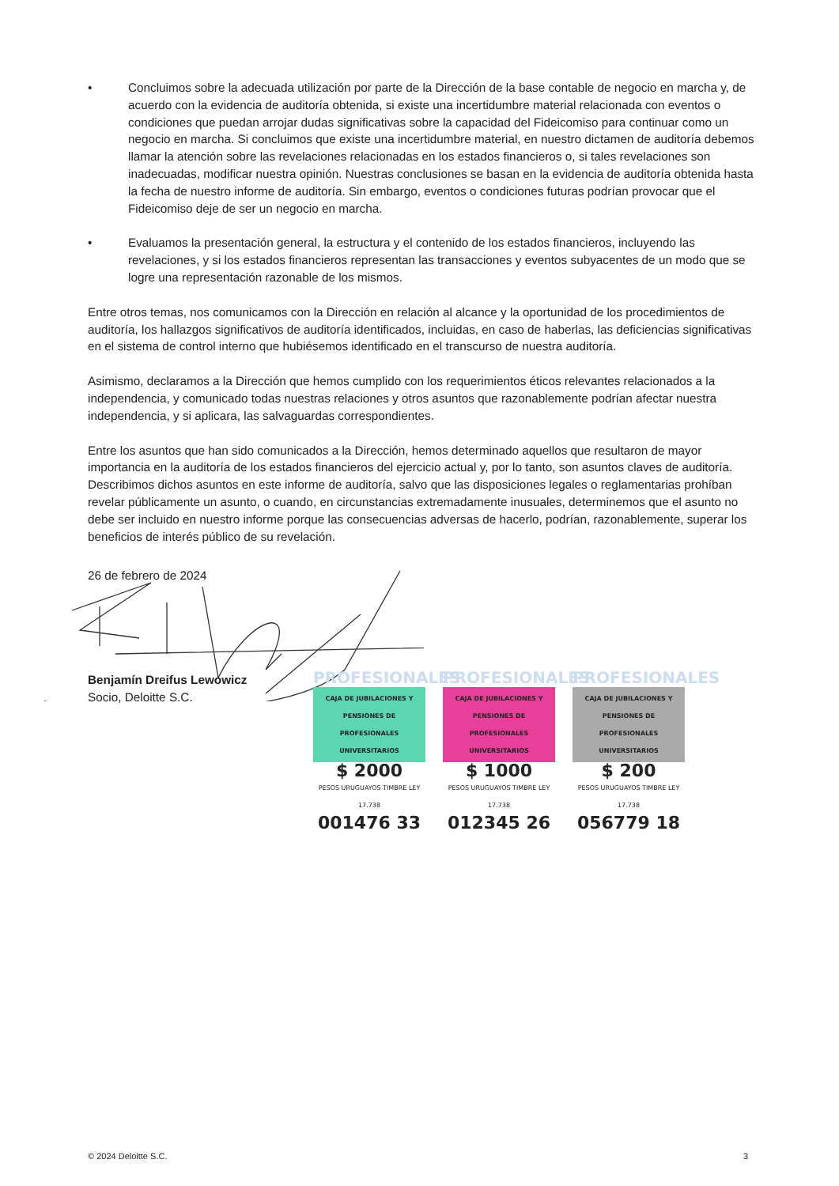• Concluimos sobre la adecuada utilización por parte de la Dirección de la base contable de negocio en marcha y, de acuerdo con la evidencia de auditoría obtenida, si existe una incertidumbre material relacionada con eventos o condiciones que puedan arrojar dudas significativas sobre la capacidad del Fideicomiso para continuar como un negocio en marcha. Si concluimos que existe una incertidumbre material, en nuestro dictamen de auditoría debemos llamar la atención sobre las revelaciones relacionadas en los estados financieros o, si tales revelaciones son inadecuadas, modificar nuestra opinión. Nuestras conclusiones se basan en la evidencia de auditoría obtenida hasta la fecha de nuestro informe de auditoría. Sin embargo, eventos o condiciones futuras podrían provocar que el Fideicomiso deje de ser un negocio en marcha.
• Evaluamos la presentación general, la estructura y el contenido de los estados financieros, incluyendo las revelaciones, y si los estados financieros representan las transacciones y eventos subyacentes de un modo que se logre una representación razonable de los mismos.
Entre otros temas, nos comunicamos con la Dirección en relación al alcance y la oportunidad de los procedimientos de auditoría, los hallazgos significativos de auditoría identificados, incluidas, en caso de haberlas, las deficiencias significativas en el sistema de control interno que hubiésemos identificado en el transcurso de nuestra auditoría.
Asimismo, declaramos a la Dirección que hemos cumplido con los requerimientos éticos relevantes relacionados a la independencia, y comunicado todas nuestras relaciones y otros asuntos que razonablemente podrían afectar nuestra independencia, y si aplicara, las salvaguardas correspondientes.
Entre los asuntos que han sido comunicados a la Dirección, hemos determinado aquellos que resultaron de mayor importancia en la auditoría de los estados financieros del ejercicio actual y, por lo tanto, son asuntos claves de auditoría. Describimos dichos asuntos en este informe de auditoría, salvo que las disposiciones legales o reglamentarias prohíban revelar públicamente un asunto, o cuando, en circunstancias extremadamente inusuales, determinemos que el asunto no debe ser incluido en nuestro informe porque las consecuencias adversas de hacerlo, podrían, razonablemente, superar los beneficios de interés público de su revelación.
26 de febrero de 2024
Benjamín Dreifus Lewowicz
Socio, Deloitte S.C.
PROFESIONALES
CAJA DE JUBILACIONES Y PENSIONES DE PROFESIONALES UNIVERSITARIOS
$ 2000
PESOS URUGUAYOS TIMBRE LEY 17.738
001476 33
PROFESIONALES
CAJA DE JUBILACIONES Y PENSIONES DE PROFESIONALES UNIVERSITARIOS
$ 1000
PESOS URUGUAYOS TIMBRE LEY 17.738
012345 26
PROFESIONALES
CAJA DE JUBILACIONES Y PENSIONES DE PROFESIONALES UNIVERSITARIOS
$ 200
PESOS URUGUAYOS TIMBRE LEY 17.738
056779 18
© 2024 Deloitte S.C. 3